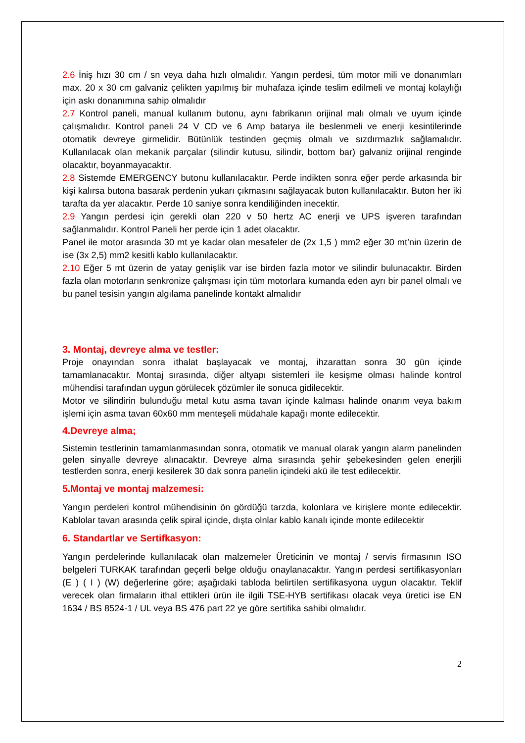2.6 İniş hızı 30 cm / sn veya daha hızlı olmalıdır. Yangın perdesi, tüm motor mili ve donanımları max. 20 x 30 cm galvaniz çelikten yapılmış bir muhafaza içinde teslim edilmeli ve montaj kolaylığı için askı donanımına sahip olmalıdır
2.7 Kontrol paneli, manual kullanım butonu, aynı fabrikanın orijinal malı olmalı ve uyum içinde çalışmalıdır. Kontrol paneli 24 V CD ve 6 Amp batarya ile beslenmeli ve enerji kesintilerinde otomatik devreye girmelidir. Bütünlük testinden geçmiş olmalı ve sızdırmazlık sağlamalıdır. Kullanılacak olan mekanik parçalar (silindir kutusu, silindir, bottom bar) galvaniz orijinal renginde olacaktır, boyanmayacaktır.
2.8 Sistemde EMERGENCY butonu kullanılacaktır. Perde indikten sonra eğer perde arkasında bir kişi kalırsa butona basarak perdenin yukarı çıkmasını sağlayacak buton kullanılacaktır. Buton her iki tarafta da yer alacaktır. Perde 10 saniye sonra kendiliğinden inecektir.
2.9 Yangın perdesi için gerekli olan 220 v 50 hertz AC enerji ve UPS işveren tarafından sağlanmalıdır. Kontrol Paneli her perde için 1 adet olacaktır.
Panel ile motor arasında 30 mt ye kadar olan mesafeler de (2x 1,5 ) mm2 eğer 30 mt’nin üzerin de ise (3x 2,5) mm2 kesitli kablo kullanılacaktır.
2.10 Eğer 5 mt üzerin de yatay genişlik var ise birden fazla motor ve silindir bulunacaktır. Birden fazla olan motorların senkronize çalışması için tüm motorlara kumanda eden ayrı bir panel olmalı ve bu panel tesisin yangın algılama panelinde kontakt almalıdır
3. Montaj, devreye alma ve testler:
Proje onayından sonra ithalat başlayacak ve montaj, ihzarattan sonra 30 gün içinde tamamlanacaktır. Montaj sırasında, diğer altyapı sistemleri ile kesişme olması halinde kontrol mühendisi tarafından uygun görülecek çözümler ile sonuca gidilecektir.
Motor ve silindirin bulunduğu metal kutu asma tavan içinde kalması halinde onarım veya bakım işlemi için asma tavan 60x60 mm menteşeli müdahale kapağı monte edilecektir.
4.Devreye alma;
Sistemin testlerinin tamamlanmasından sonra, otomatik ve manual olarak yangın alarm panelinden gelen sinyalle devreye alınacaktır. Devreye alma sırasında şehir şebekesinden gelen enerjili testlerden sonra, enerji kesilerek 30 dak sonra panelin içindeki akü ile test edilecektir.
5.Montaj ve montaj malzemesi:
Yangın perdeleri kontrol mühendisinin ön gördüğü tarzda, kolonlara ve kirişlere monte edilecektir. Kablolar tavan arasında çelik spiral içinde, dışta olnlar kablo kanalı içinde monte edilecektir
6. Standartlar ve Sertifkasyon:
Yangın perdelerinde kullanılacak olan malzemeler Üreticinin ve montaj / servis firmasının ISO belgeleri TURKAK tarafından geçerli belge olduğu onaylanacaktır. Yangın perdesi sertifikasyonları (E ) ( I ) (W) değerlerine göre; aşağıdaki tabloda belirtilen sertifikasyona uygun olacaktır. Teklif verecek olan firmaların ithal ettikleri ürün ile ilgili TSE-HYB sertifikası olacak veya üretici ise EN 1634 / BS 8524-1 / UL veya BS 476 part 22 ye göre sertifika sahibi olmalıdır.
2